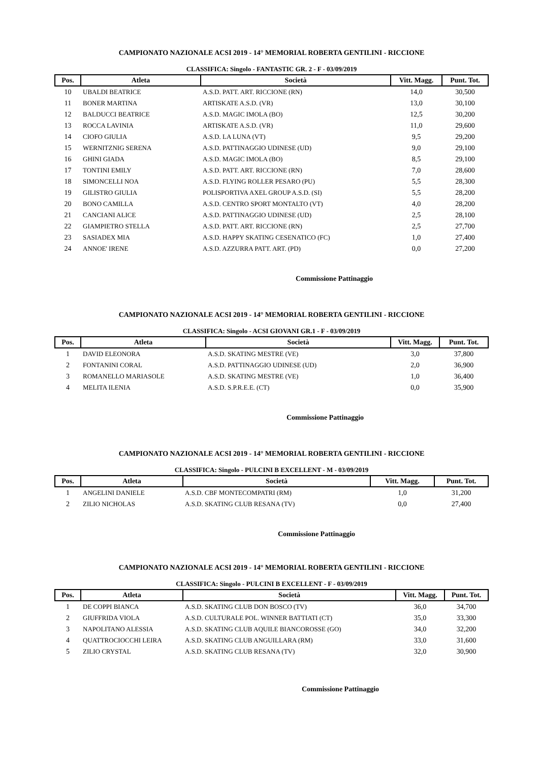CAMPIONATO NAZIONALE ACSI 2019 - 14° MEMORIAL ROBERTA GENTILINI - RICCIONE
CLASSIFICA: Singolo - FANTASTIC GR. 2 - F - 03/09/2019
| Pos. | Atleta | Società | Vitt. Magg. | Punt. Tot. |
| --- | --- | --- | --- | --- |
| 10 | UBALDI BEATRICE | A.S.D. PATT. ART. RICCIONE (RN) | 14,0 | 30,500 |
| 11 | BONER MARTINA | ARTISKATE A.S.D. (VR) | 13,0 | 30,100 |
| 12 | BALDUCCI BEATRICE | A.S.D. MAGIC IMOLA (BO) | 12,5 | 30,200 |
| 13 | ROCCA LAVINIA | ARTISKATE A.S.D. (VR) | 11,0 | 29,600 |
| 14 | CIOFO GIULIA | A.S.D. LA LUNA (VT) | 9,5 | 29,200 |
| 15 | WERNITZNIG SERENA | A.S.D. PATTINAGGIO UDINESE (UD) | 9,0 | 29,100 |
| 16 | GHINI GIADA | A.S.D. MAGIC IMOLA (BO) | 8,5 | 29,100 |
| 17 | TONTINI EMILY | A.S.D. PATT. ART. RICCIONE (RN) | 7,0 | 28,600 |
| 18 | SIMONCELLI NOA | A.S.D. FLYING ROLLER PESARO (PU) | 5,5 | 28,300 |
| 19 | GILISTRO GIULIA | POLISPORTIVA AXEL GROUP A.S.D. (SI) | 5,5 | 28,200 |
| 20 | BONO CAMILLA | A.S.D. CENTRO SPORT MONTALTO (VT) | 4,0 | 28,200 |
| 21 | CANCIANI ALICE | A.S.D. PATTINAGGIO UDINESE (UD) | 2,5 | 28,100 |
| 22 | GIAMPIETRO STELLA | A.S.D. PATT. ART. RICCIONE (RN) | 2,5 | 27,700 |
| 23 | SASIADEX MIA | A.S.D. HAPPY SKATING CESENATICO (FC) | 1,0 | 27,400 |
| 24 | ANNOE' IRENE | A.S.D. AZZURRA PATT. ART. (PD) | 0,0 | 27,200 |
Commissione Pattinaggio
CAMPIONATO NAZIONALE ACSI 2019 - 14° MEMORIAL ROBERTA GENTILINI - RICCIONE
CLASSIFICA: Singolo - ACSI GIOVANI GR.1 - F - 03/09/2019
| Pos. | Atleta | Società | Vitt. Magg. | Punt. Tot. |
| --- | --- | --- | --- | --- |
| 1 | DAVID ELEONORA | A.S.D. SKATING MESTRE (VE) | 3,0 | 37,800 |
| 2 | FONTANINI CORAL | A.S.D. PATTINAGGIO UDINESE (UD) | 2,0 | 36,900 |
| 3 | ROMANELLO MARIASOLE | A.S.D. SKATING MESTRE (VE) | 1,0 | 36,400 |
| 4 | MELITA ILENIA | A.S.D. S.P.R.E.E. (CT) | 0,0 | 35,900 |
Commissione Pattinaggio
CAMPIONATO NAZIONALE ACSI 2019 - 14° MEMORIAL ROBERTA GENTILINI - RICCIONE
CLASSIFICA: Singolo - PULCINI B EXCELLENT - M - 03/09/2019
| Pos. | Atleta | Società | Vitt. Magg. | Punt. Tot. |
| --- | --- | --- | --- | --- |
| 1 | ANGELINI DANIELE | A.S.D. CBF MONTECOMPATRI (RM) | 1,0 | 31,200 |
| 2 | ZILIO NICHOLAS | A.S.D. SKATING CLUB RESANA (TV) | 0,0 | 27,400 |
Commissione Pattinaggio
CAMPIONATO NAZIONALE ACSI 2019 - 14° MEMORIAL ROBERTA GENTILINI - RICCIONE
CLASSIFICA: Singolo - PULCINI B EXCELLENT - F - 03/09/2019
| Pos. | Atleta | Società | Vitt. Magg. | Punt. Tot. |
| --- | --- | --- | --- | --- |
| 1 | DE COPPI BIANCA | A.S.D. SKATING CLUB DON BOSCO (TV) | 36,0 | 34,700 |
| 2 | GIUFFRIDA VIOLA | A.S.D. CULTURALE POL. WINNER BATTIATI (CT) | 35,0 | 33,300 |
| 3 | NAPOLITANO ALESSIA | A.S.D. SKATING CLUB AQUILE BIANCOROSSE (GO) | 34,0 | 32,200 |
| 4 | QUATTROCIOCCHI LEIRA | A.S.D. SKATING CLUB ANGUILLARA (RM) | 33,0 | 31,600 |
| 5 | ZILIO CRYSTAL | A.S.D. SKATING CLUB RESANA (TV) | 32,0 | 30,900 |
Commissione Pattinaggio